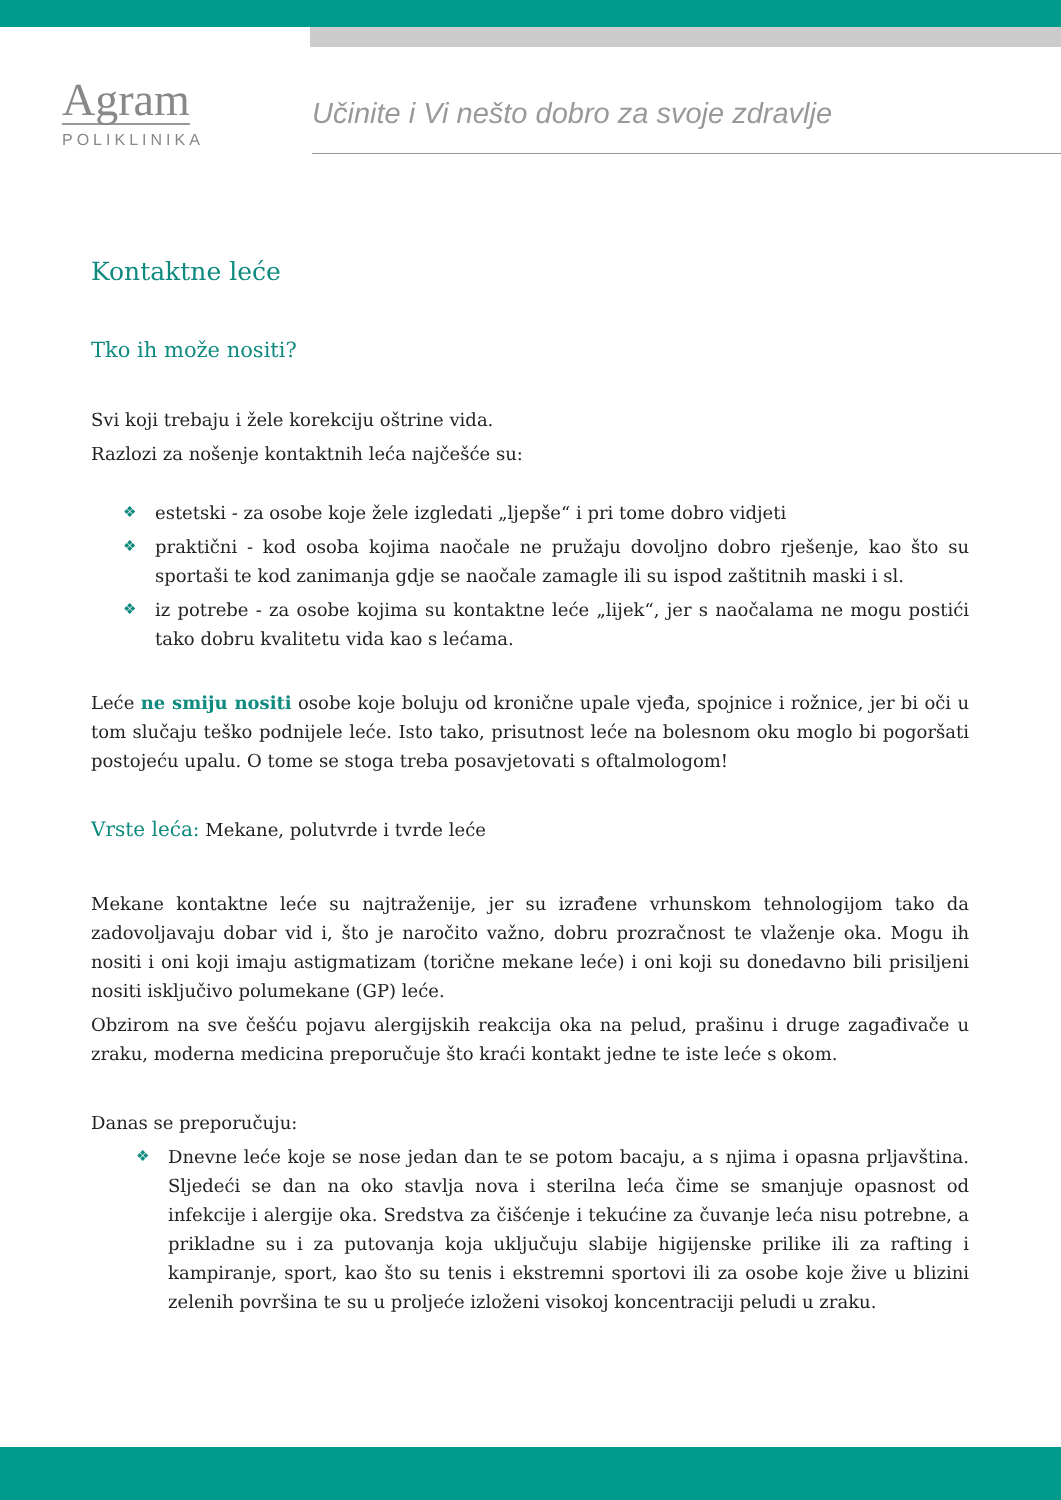Agram
POLIKLINIKA
Učinite i Vi nešto dobro za svoje zdravlje
Kontaktne leće
Tko ih može nositi?
Svi koji trebaju i žele korekciju oštrine vida.
Razlozi za nošenje kontaktnih leća najčešće su:
estetski - za osobe koje žele izgledati „ljepše“ i pri tome dobro vidjeti
praktični - kod osoba kojima naočale ne pružaju dovoljno dobro rješenje, kao što su sportaši te kod zanimanja gdje se naočale zamagle ili su ispod zaštitnih maski i sl.
iz potrebe - za osobe kojima su kontaktne leće „lijek“, jer s naočalama ne mogu postići tako dobru kvalitetu vida kao s lećama.
Leće ne smiju nositi osobe koje boluju od kronične upale vjeđa, spojnice i rožnice, jer bi oči u tom slučaju teško podnijele leće. Isto tako, prisutnost leće na bolesnom oku moglo bi pogoršati postojeću upalu. O tome se stoga treba posavjetovati s oftalmologom!
Vrste leća: Mekane, polutvrde i tvrde leće
Mekane kontaktne leće su najtraženije, jer su izrađene vrhunskom tehnologijom tako da zadovoljavaju dobar vid i, što je naročito važno, dobru prozračnost te vlaženje oka. Mogu ih nositi i oni koji imaju astigmatizam (torične mekane leće) i oni koji su donedavno bili prisiljeni nositi isključivo polumekane (GP) leće.
Obzirom na sve češću pojavu alergijskih reakcija oka na pelud, prašinu i druge zagađivače u zraku, moderna medicina preporučuje što kraći kontakt jedne te iste leće s okom.
Danas se preporučuju:
Dnevne leće koje se nose jedan dan te se potom bacaju, a s njima i opasna prljavština. Sljedeći se dan na oko stavlja nova i sterilna leća čime se smanjuje opasnost od infekcije i alergije oka. Sredstva za čišćenje i tekućine za čuvanje leća nisu potrebne, a prikladne su i za putovanja koja uključuju slabije higijenske prilike ili za rafting i kampiranje, sport, kao što su tenis i ekstremni sportovi ili za osobe koje žive u blizini zelenih površina te su u proljeće izloženi visokoj koncentraciji peludi u zraku.